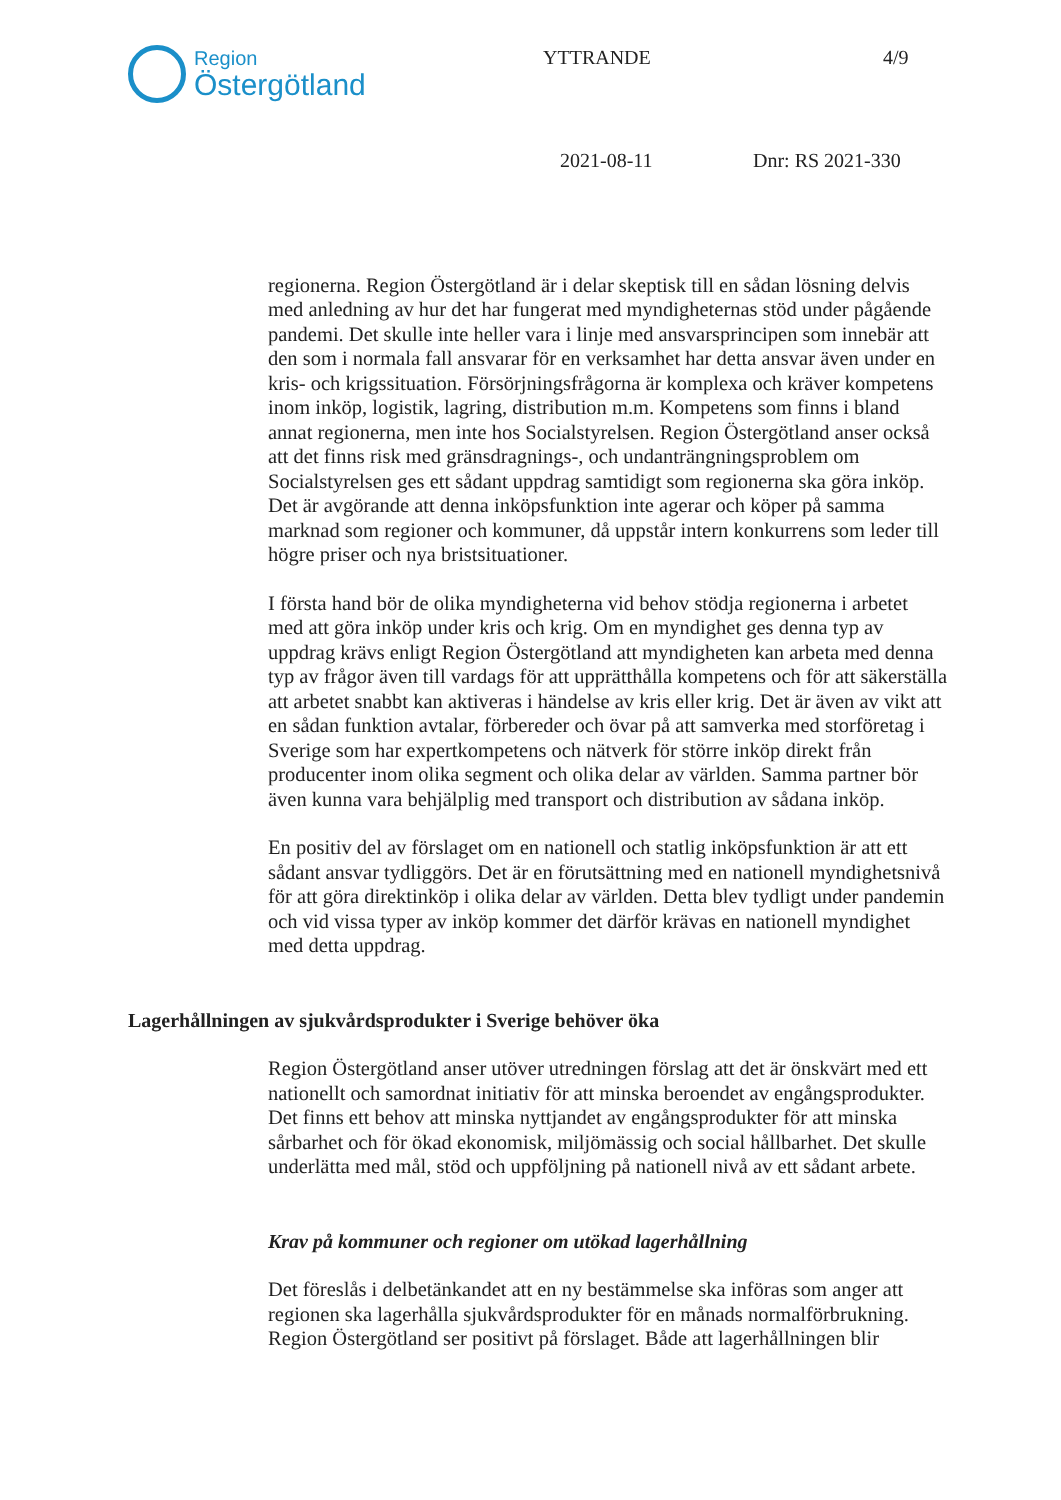Region
Östergötland
YTTRANDE 4/9
2021-08-11 Dnr: RS 2021-330
regionerna. Region Östergötland är i delar skeptisk till en sådan lösning delvis med anledning av hur det har fungerat med myndigheternas stöd under pågående pandemi. Det skulle inte heller vara i linje med ansvarsprincipen som innebär att den som i normala fall ansvarar för en verksamhet har detta ansvar även under en kris- och krigssituation. Försörjningsfrågorna är komplexa och kräver kompetens inom inköp, logistik, lagring, distribution m.m. Kompetens som finns i bland annat regionerna, men inte hos Socialstyrelsen. Region Östergötland anser också att det finns risk med gränsdragnings-, och undanträngningsproblem om Socialstyrelsen ges ett sådant uppdrag samtidigt som regionerna ska göra inköp. Det är avgörande att denna inköpsfunktion inte agerar och köper på samma marknad som regioner och kommuner, då uppstår intern konkurrens som leder till högre priser och nya bristsituationer.
I första hand bör de olika myndigheterna vid behov stödja regionerna i arbetet med att göra inköp under kris och krig. Om en myndighet ges denna typ av uppdrag krävs enligt Region Östergötland att myndigheten kan arbeta med denna typ av frågor även till vardags för att upprätthålla kompetens och för att säkerställa att arbetet snabbt kan aktiveras i händelse av kris eller krig. Det är även av vikt att en sådan funktion avtalar, förbereder och övar på att samverka med storföretag i Sverige som har expertkompetens och nätverk för större inköp direkt från producenter inom olika segment och olika delar av världen. Samma partner bör även kunna vara behjälplig med transport och distribution av sådana inköp.
En positiv del av förslaget om en nationell och statlig inköpsfunktion är att ett sådant ansvar tydliggörs. Det är en förutsättning med en nationell myndighetsnivå för att göra direktinköp i olika delar av världen. Detta blev tydligt under pandemin och vid vissa typer av inköp kommer det därför krävas en nationell myndighet med detta uppdrag.
Lagerhållningen av sjukvårdsprodukter i Sverige behöver öka
Region Östergötland anser utöver utredningen förslag att det är önskvärt med ett nationellt och samordnat initiativ för att minska beroendet av engångsprodukter. Det finns ett behov att minska nyttjandet av engångsprodukter för att minska sårbarhet och för ökad ekonomisk, miljömässig och social hållbarhet. Det skulle underlätta med mål, stöd och uppföljning på nationell nivå av ett sådant arbete.
Krav på kommuner och regioner om utökad lagerhållning
Det föreslås i delbetänkandet att en ny bestämmelse ska införas som anger att regionen ska lagerhålla sjukvårdsprodukter för en månads normalförbrukning. Region Östergötland ser positivt på förslaget. Både att lagerhållningen blir